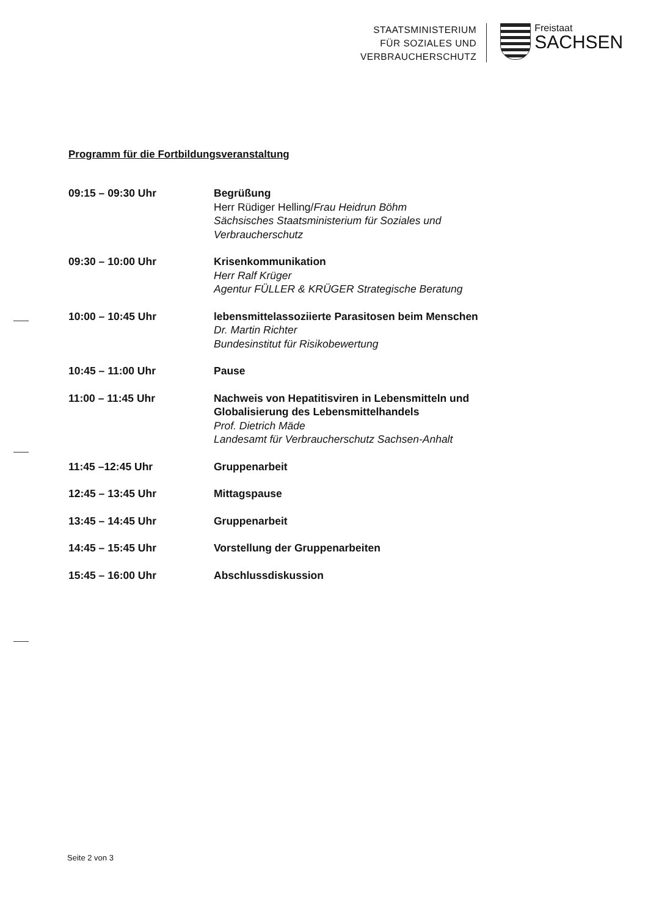STAATSMINISTERIUM
FÜR SOZIALES UND
VERBRAUCHERSCHUTZ
Freistaat
SACHSEN
Programm für die Fortbildungsveranstaltung
| 09:15 – 09:30 Uhr | Begrüßung Herr Rüdiger Helling/ Frau Heidrun Böhm Sächsisches Staatsministerium für Soziales und Verbraucherschutz |
| 09:30 – 10:00 Uhr | Krisenkommunikation Herr Ralf Krüger Agentur FÜLLER & KRÜGER Strategische Beratung |
| 10:00 – 10:45 Uhr | lebensmittelassoziierte Parasitosen beim Menschen Dr. Martin Richter Bundesinstitut für Risikobewertung |
| 10:45 – 11:00 Uhr | Pause |
| 11:00 – 11:45 Uhr | Nachweis von Hepatitisviren in Lebensmitteln und Globalisierung des Lebensmittelhandels Prof. Dietrich Mäde Landesamt für Verbraucherschutz Sachsen-Anhalt |
| 11:45 –12:45 Uhr | Gruppenarbeit |
| 12:45 – 13:45 Uhr | Mittagspause |
| 13:45 – 14:45 Uhr | Gruppenarbeit |
| 14:45 – 15:45 Uhr | Vorstellung der Gruppenarbeiten |
| 15:45 – 16:00 Uhr | Abschlussdiskussion |
Seite 2 von 3